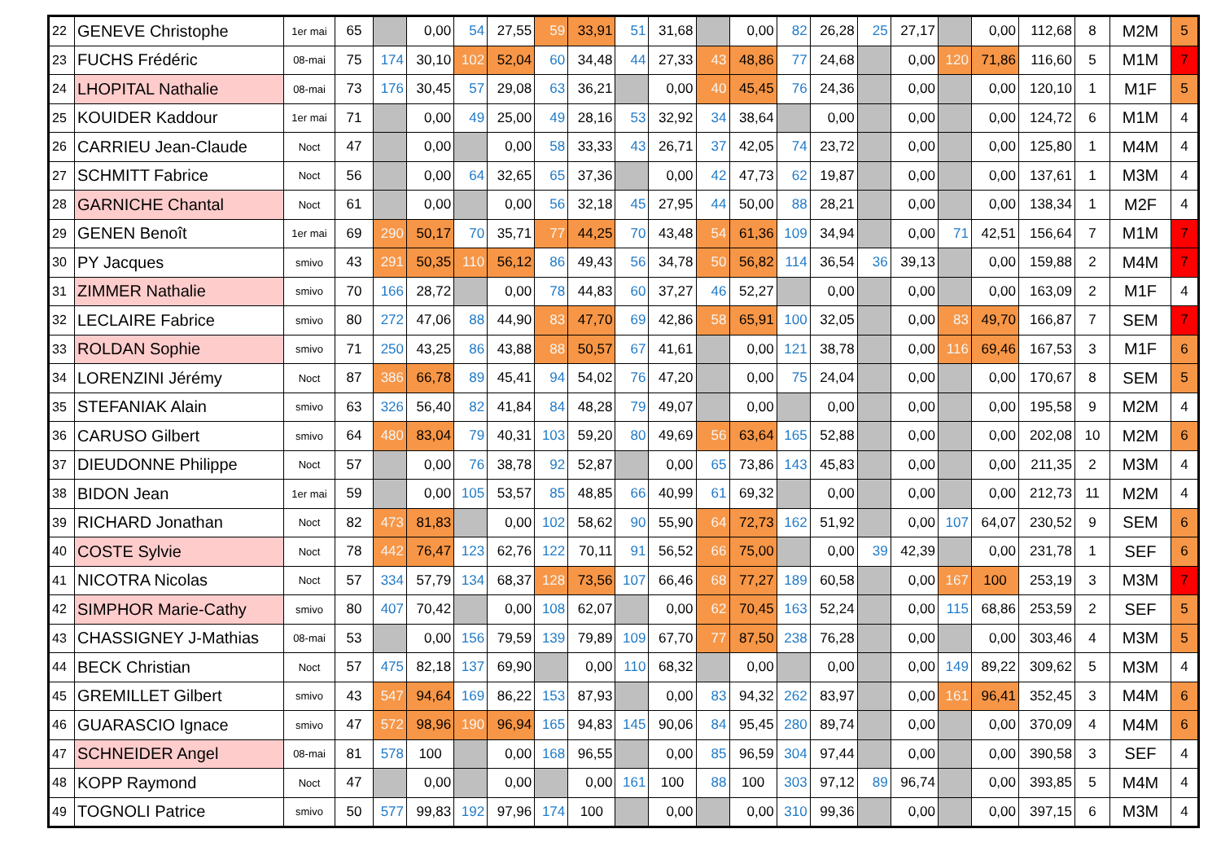| 22 | GENEVE Christophe | 1er mai | 65 | | 0,00 | 54 | 27,55 | 59 | 33,91 | 51 | 31,68 | | 0,00 | 82 | 26,28 | 25 | 27,17 | | 0,00 | 112,68 | 8 | M2M | 5 |
| 23 | FUCHS Frédéric | 08-mai | 75 | 174 | 30,10 | 102 | 52,04 | 60 | 34,48 | 44 | 27,33 | 43 | 48,86 | 77 | 24,68 | | 0,00 | 120 | 71,86 | 116,60 | 5 | M1M | 7 |
| 24 | LHOPITAL Nathalie | 08-mai | 73 | 176 | 30,45 | 57 | 29,08 | 63 | 36,21 | | 0,00 | 40 | 45,45 | 76 | 24,36 | | 0,00 | | 0,00 | 120,10 | 1 | M1F | 5 |
| 25 | KOUIDER Kaddour | 1er mai | 71 | | 0,00 | 49 | 25,00 | 49 | 28,16 | 53 | 32,92 | 34 | 38,64 | | 0,00 | | 0,00 | | 0,00 | 124,72 | 6 | M1M | 4 |
| 26 | CARRIEU Jean-Claude | Noct | 47 | | 0,00 | | 0,00 | 58 | 33,33 | 43 | 26,71 | 37 | 42,05 | 74 | 23,72 | | 0,00 | | 0,00 | 125,80 | 1 | M4M | 4 |
| 27 | SCHMITT Fabrice | Noct | 56 | | 0,00 | 64 | 32,65 | 65 | 37,36 | | 0,00 | 42 | 47,73 | 62 | 19,87 | | 0,00 | | 0,00 | 137,61 | 1 | M3M | 4 |
| 28 | GARNICHE Chantal | Noct | 61 | | 0,00 | | 0,00 | 56 | 32,18 | 45 | 27,95 | 44 | 50,00 | 88 | 28,21 | | 0,00 | | 0,00 | 138,34 | 1 | M2F | 4 |
| 29 | GENEN Benoît | 1er mai | 69 | 290 | 50,17 | 70 | 35,71 | 77 | 44,25 | 70 | 43,48 | 54 | 61,36 | 109 | 34,94 | | 0,00 | 71 | 42,51 | 156,64 | 7 | M1M | 7 |
| 30 | PY Jacques | smivo | 43 | 291 | 50,35 | 110 | 56,12 | 86 | 49,43 | 56 | 34,78 | 50 | 56,82 | 114 | 36,54 | 36 | 39,13 | | 0,00 | 159,88 | 2 | M4M | 7 |
| 31 | ZIMMER Nathalie | smivo | 70 | 166 | 28,72 | | 0,00 | 78 | 44,83 | 60 | 37,27 | 46 | 52,27 | | 0,00 | | 0,00 | | 0,00 | 163,09 | 2 | M1F | 4 |
| 32 | LECLAIRE Fabrice | smivo | 80 | 272 | 47,06 | 88 | 44,90 | 83 | 47,70 | 69 | 42,86 | 58 | 65,91 | 100 | 32,05 | | 0,00 | 83 | 49,70 | 166,87 | 7 | SEM | 7 |
| 33 | ROLDAN Sophie | smivo | 71 | 250 | 43,25 | 86 | 43,88 | 88 | 50,57 | 67 | 41,61 | | 0,00 | 121 | 38,78 | | 0,00 | 116 | 69,46 | 167,53 | 3 | M1F | 6 |
| 34 | LORENZINI Jérémy | Noct | 87 | 386 | 66,78 | 89 | 45,41 | 94 | 54,02 | 76 | 47,20 | | 0,00 | 75 | 24,04 | | 0,00 | | 0,00 | 170,67 | 8 | SEM | 5 |
| 35 | STEFANIAK Alain | smivo | 63 | 326 | 56,40 | 82 | 41,84 | 84 | 48,28 | 79 | 49,07 | | 0,00 | | 0,00 | | 0,00 | | 0,00 | 195,58 | 9 | M2M | 4 |
| 36 | CARUSO Gilbert | smivo | 64 | 480 | 83,04 | 79 | 40,31 | 103 | 59,20 | 80 | 49,69 | 56 | 63,64 | 165 | 52,88 | | 0,00 | | 0,00 | 202,08 | 10 | M2M | 6 |
| 37 | DIEUDONNE Philippe | Noct | 57 | | 0,00 | 76 | 38,78 | 92 | 52,87 | | 0,00 | 65 | 73,86 | 143 | 45,83 | | 0,00 | | 0,00 | 211,35 | 2 | M3M | 4 |
| 38 | BIDON Jean | 1er mai | 59 | | 0,00 | 105 | 53,57 | 85 | 48,85 | 66 | 40,99 | 61 | 69,32 | | 0,00 | | 0,00 | | 0,00 | 212,73 | 11 | M2M | 4 |
| 39 | RICHARD Jonathan | Noct | 82 | 473 | 81,83 | | 0,00 | 102 | 58,62 | 90 | 55,90 | 64 | 72,73 | 162 | 51,92 | | 0,00 | 107 | 64,07 | 230,52 | 9 | SEM | 6 |
| 40 | COSTE Sylvie | Noct | 78 | 442 | 76,47 | 123 | 62,76 | 122 | 70,11 | 91 | 56,52 | 66 | 75,00 | | 0,00 | 39 | 42,39 | | 0,00 | 231,78 | 1 | SEF | 6 |
| 41 | NICOTRA Nicolas | Noct | 57 | 334 | 57,79 | 134 | 68,37 | 128 | 73,56 | 107 | 66,46 | 68 | 77,27 | 189 | 60,58 | | 0,00 | 167 | 100 | 253,19 | 3 | M3M | 7 |
| 42 | SIMPHOR Marie-Cathy | smivo | 80 | 407 | 70,42 | | 0,00 | 108 | 62,07 | | 0,00 | 62 | 70,45 | 163 | 52,24 | | 0,00 | 115 | 68,86 | 253,59 | 2 | SEF | 5 |
| 43 | CHASSIGNEY J-Mathias | 08-mai | 53 | | 0,00 | 156 | 79,59 | 139 | 79,89 | 109 | 67,70 | 77 | 87,50 | 238 | 76,28 | | 0,00 | | 0,00 | 303,46 | 4 | M3M | 5 |
| 44 | BECK Christian | Noct | 57 | 475 | 82,18 | 137 | 69,90 | | 0,00 | 110 | 68,32 | | 0,00 | | 0,00 | | 0,00 | 149 | 89,22 | 309,62 | 5 | M3M | 4 |
| 45 | GREMILLET Gilbert | smivo | 43 | 547 | 94,64 | 169 | 86,22 | 153 | 87,93 | | 0,00 | 83 | 94,32 | 262 | 83,97 | | 0,00 | 161 | 96,41 | 352,45 | 3 | M4M | 6 |
| 46 | GUARASCIO Ignace | smivo | 47 | 572 | 98,96 | 190 | 96,94 | 165 | 94,83 | 145 | 90,06 | 84 | 95,45 | 280 | 89,74 | | 0,00 | | 0,00 | 370,09 | 4 | M4M | 6 |
| 47 | SCHNEIDER Angel | 08-mai | 81 | 578 | 100 | | 0,00 | 168 | 96,55 | | 0,00 | 85 | 96,59 | 304 | 97,44 | | 0,00 | | 0,00 | 390,58 | 3 | SEF | 4 |
| 48 | KOPP Raymond | Noct | 47 | | 0,00 | | 0,00 | | 0,00 | 161 | 100 | 88 | 100 | 303 | 97,12 | 89 | 96,74 | | 0,00 | 393,85 | 5 | M4M | 4 |
| 49 | TOGNOLI Patrice | smivo | 50 | 577 | 99,83 | 192 | 97,96 | 174 | 100 | | 0,00 | | 0,00 | 310 | 99,36 | | 0,00 | | 0,00 | 397,15 | 6 | M3M | 4 |